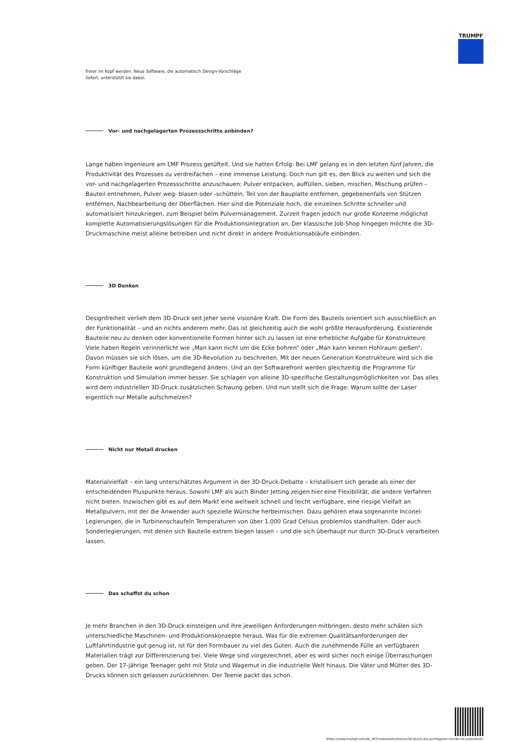TRUMPF
freier im Kopf werden. Neue Software, die automatisch Design-Vorschläge
liefert, unterstützt sie dabei.
Vor- und nachgelagerten Prozessschritte anbinden?
Lange haben Ingenieure am LMF Prozess getüftelt. Und sie hatten Erfolg: Bei LMF gelang es in den letzten fünf Jahren, die Produktivität des Prozesses zu verdreifachen – eine immense Leistung. Doch nun gilt es, den Blick zu weiten und sich die vor- und nachgelagerten Prozessschritte anzuschauen: Pulver entpacken, auffüllen, sieben, mischen, Mischung prüfen – Bauteil entnehmen, Pulver weg- blasen oder -schütteln, Teil von der Bauplatte entfernen, gegebenenfalls von Stützen entfernen, Nachbearbeitung der Oberflächen. Hier sind die Potenziale hoch, die einzelnen Schritte schneller und automatisiert hinzukriegen, zum Beispiel beim Pulvermanagement. Zurzeit fragen jedoch nur große Konzerne möglichst komplette Automatisierungslösungen für die Produktionsintegration an. Der klassische Job-Shop hingegen möchte die 3D-Druckmaschine meist alleine betreiben und nicht direkt in andere Produktionsabläufe einbinden.
3D Denken
Designfreiheit verlieh dem 3D-Druck seit jeher seine visionäre Kraft. Die Form des Bauteils orientiert sich ausschließlich an der Funktionalität – und an nichts anderem mehr. Das ist gleichzeitig auch die wohl größte Herausforderung. Existierende Bauteile neu zu denken oder konventionelle Formen hinter sich zu lassen ist eine erhebliche Aufgabe für Konstrukteure. Viele haben Regeln verinnerlicht wie „Man kann nicht um die Ecke bohren“ oder „Man kann keinen Hohlraum gießen“. Davon müssen sie sich lösen, um die 3D-Revolution zu beschreiten. Mit der neuen Generation Konstrukteure wird sich die Form künftiger Bauteile wohl grundlegend ändern. Und an der Softwarefront werden gleichzeitig die Programme für Konstruktion und Simulation immer besser. Sie schlagen von alleine 3D-spezifische Gestaltungsmöglichkeiten vor. Das alles wird dem industriellen 3D-Druck zusätzlichen Schwung geben. Und nun stellt sich die Frage: Warum sollte der Laser eigentlich nur Metalle aufschmelzen?
Nicht nur Metall drucken
Materialvielfalt – ein lang unterschätztes Argument in der 3D-Druck-Debatte – kristallisiert sich gerade als einer der entscheidenden Pluspunkte heraus. Sowohl LMF als auch Binder Jetting zeigen hier eine Flexibilität, die andere Verfahren nicht bieten. Inzwischen gibt es auf dem Markt eine weltweit schnell und leicht verfügbare, eine riesige Vielfalt an Metallpulvern, mit der die Anwender auch spezielle Wünsche herbeimischen. Dazu gehören etwa sogenannte Inconel-Legierungen, die in Turbinenschaufeln Temperaturen von über 1.000 Grad Celsius problemlos standhalten. Oder auch Sonderlegierungen, mit denen sich Bauteile extrem biegen lassen – und die sich überhaupt nur durch 3D-Druck verarbeiten lassen.
Das schaffst du schon
Je mehr Branchen in den 3D-Druck einsteigen und ihre jeweiligen Anforderungen mitbringen, desto mehr schälen sich unterschiedliche Maschinen- und Produktionskonzepte heraus. Was für die extremen Qualitätsanforderungen der Luftfahrtindustrie gut genug ist, ist für den Formbauer zu viel des Guten. Auch die zunehmende Fülle an verfügbaren Materialien trägt zur Differenzierung bei. Viele Wege sind vorgezeichnet, aber es wird sicher noch einige Überraschungen geben. Der 17-jährige Teenager geht mit Stolz und Wagemut in die industrielle Welt hinaus. Die Väter und Mütter des 3D-Drucks können sich gelassen zurücklehnen. Der Teenie packt das schon.
https://www.trumpf.com/de_INT/newsroom/stories/3d-druck-die-wichtigsten-trends-im-ueberblick/